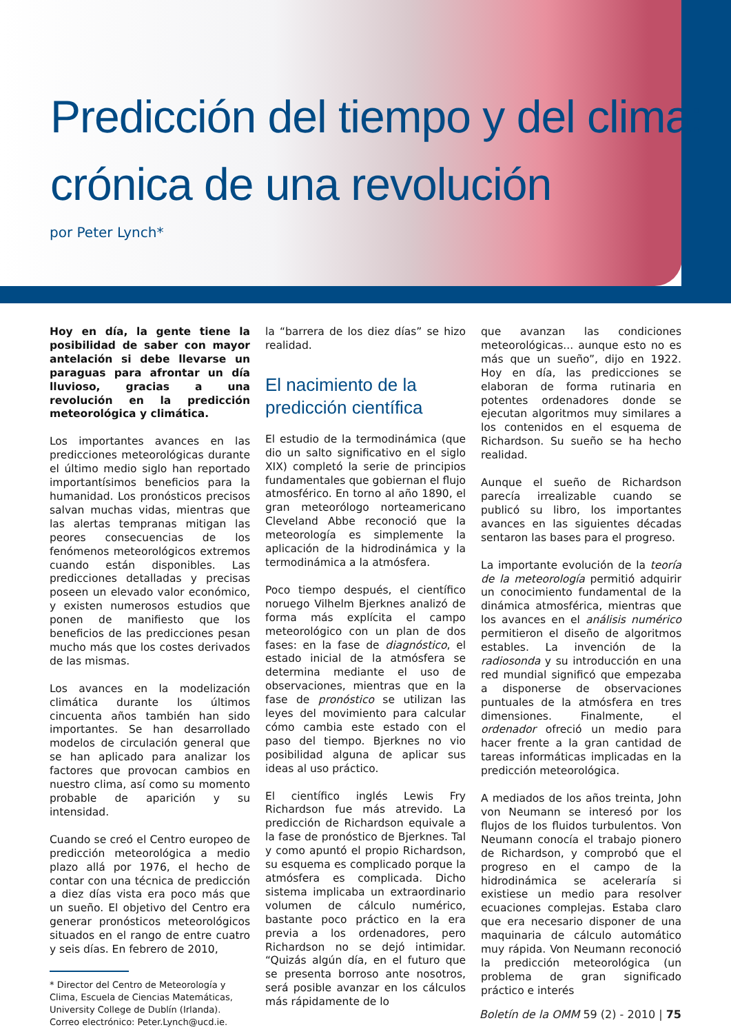Predicción del tiempo y del clima:
crónica de una revolución
por Peter Lynch*
Hoy en día, la gente tiene la posibilidad de saber con mayor antelación si debe llevarse un paraguas para afrontar un día lluvioso, gracias a una revolución en la predicción meteorológica y climática.
Los importantes avances en las predicciones meteorológicas durante el último medio siglo han reportado importantísimos beneficios para la humanidad. Los pronósticos precisos salvan muchas vidas, mientras que las alertas tempranas mitigan las peores consecuencias de los fenómenos meteorológicos extremos cuando están disponibles. Las predicciones detalladas y precisas poseen un elevado valor económico, y existen numerosos estudios que ponen de manifiesto que los beneficios de las predicciones pesan mucho más que los costes derivados de las mismas.
Los avances en la modelización climática durante los últimos cincuenta años también han sido importantes. Se han desarrollado modelos de circulación general que se han aplicado para analizar los factores que provocan cambios en nuestro clima, así como su momento probable de aparición y su intensidad.
Cuando se creó el Centro europeo de predicción meteorológica a medio plazo allá por 1976, el hecho de contar con una técnica de predicción a diez días vista era poco más que un sueño. El objetivo del Centro era generar pronósticos meteorológicos situados en el rango de entre cuatro y seis días. En febrero de 2010,
* Director del Centro de Meteorología y Clima, Escuela de Ciencias Matemáticas, University College de Dublín (Irlanda). Correo electrónico: Peter.Lynch@ucd.ie.
la “barrera de los diez días” se hizo realidad.
El nacimiento de la predicción científica
El estudio de la termodinámica (que dio un salto significativo en el siglo XIX) completó la serie de principios fundamentales que gobiernan el flujo atmosférico. En torno al año 1890, el gran meteorólogo norteamericano Cleveland Abbe reconoció que la meteorología es simplemente la aplicación de la hidrodinámica y la termodinámica a la atmósfera.
Poco tiempo después, el científico noruego Vilhelm Bjerknes analizó de forma más explícita el campo meteorológico con un plan de dos fases: en la fase de diagnóstico, el estado inicial de la atmósfera se determina mediante el uso de observaciones, mientras que en la fase de pronóstico se utilizan las leyes del movimiento para calcular cómo cambia este estado con el paso del tiempo. Bjerknes no vio posibilidad alguna de aplicar sus ideas al uso práctico.
El científico inglés Lewis Fry Richardson fue más atrevido. La predicción de Richardson equivale a la fase de pronóstico de Bjerknes. Tal y como apuntó el propio Richardson, su esquema es complicado porque la atmósfera es complicada. Dicho sistema implicaba un extraordinario volumen de cálculo numérico, bastante poco práctico en la era previa a los ordenadores, pero Richardson no se dejó intimidar. “Quizás algún día, en el futuro que se presenta borroso ante nosotros, será posible avanzar en los cálculos más rápidamente de lo
que avanzan las condiciones meteorológicas... aunque esto no es más que un sueño”, dijo en 1922. Hoy en día, las predicciones se elaboran de forma rutinaria en potentes ordenadores donde se ejecutan algoritmos muy similares a los contenidos en el esquema de Richardson. Su sueño se ha hecho realidad.
Aunque el sueño de Richardson parecía irrealizable cuando se publicó su libro, los importantes avances en las siguientes décadas sentaron las bases para el progreso.
La importante evolución de la teoría de la meteorología permitió adquirir un conocimiento fundamental de la dinámica atmosférica, mientras que los avances en el análisis numérico permitieron el diseño de algoritmos estables. La invención de la radiosonda y su introducción en una red mundial significó que empezaba a disponerse de observaciones puntuales de la atmósfera en tres dimensiones. Finalmente, el ordenador ofreció un medio para hacer frente a la gran cantidad de tareas informáticas implicadas en la predicción meteorológica.
A mediados de los años treinta, John von Neumann se interesó por los flujos de los fluidos turbulentos. Von Neumann conocía el trabajo pionero de Richardson, y comprobó que el progreso en el campo de la hidrodinámica se aceleraría si existiese un medio para resolver ecuaciones complejas. Estaba claro que era necesario disponer de una maquinaria de cálculo automático muy rápida. Von Neumann reconoció la predicción meteorológica (un problema de gran significado práctico e interés
Boletín de la OMM 59 (2) - 2010 | 75